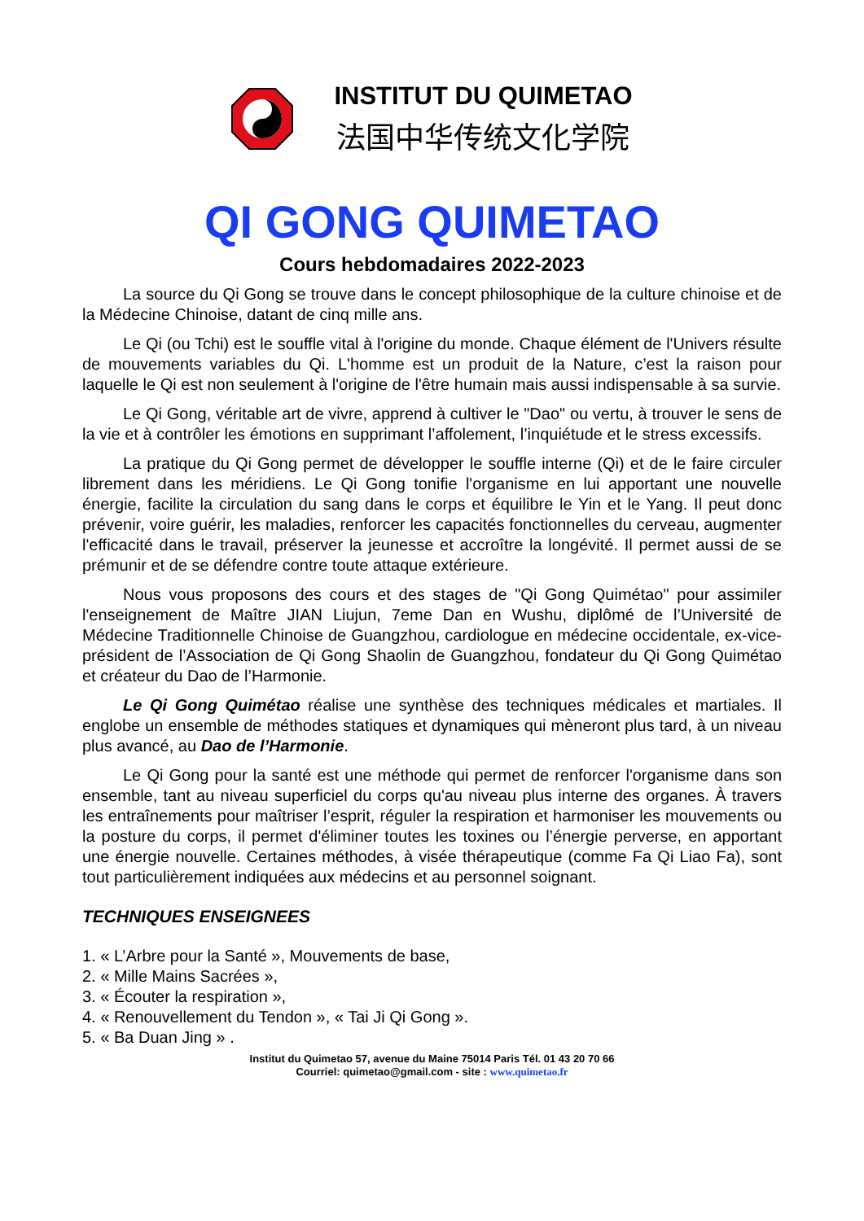INSTITUT DU QUIMETAO
法国中华传统文化学院
QI GONG QUIMETAO
Cours hebdomadaires 2022-2023
La source du Qi Gong se trouve dans le concept philosophique de la culture chinoise et de la Médecine Chinoise, datant de cinq mille ans.
Le Qi (ou Tchi) est le souffle vital à l'origine du monde. Chaque élément de l'Univers résulte de mouvements variables du Qi. L'homme est un produit de la Nature, c’est la raison pour laquelle le Qi est non seulement à l'origine de l'être humain mais aussi indispensable à sa survie.
Le Qi Gong, véritable art de vivre, apprend à cultiver le "Dao" ou vertu, à trouver le sens de la vie et à contrôler les émotions en supprimant l’affolement, l’inquiétude et le stress excessifs.
La pratique du Qi Gong permet de développer le souffle interne (Qi) et de le faire circuler librement dans les méridiens. Le Qi Gong tonifie l'organisme en lui apportant une nouvelle énergie, facilite la circulation du sang dans le corps et équilibre le Yin et le Yang. Il peut donc prévenir, voire guérir, les maladies, renforcer les capacités fonctionnelles du cerveau, augmenter l'efficacité dans le travail, préserver la jeunesse et accroître la longévité. Il permet aussi de se prémunir et de se défendre contre toute attaque extérieure.
Nous vous proposons des cours et des stages de "Qi Gong Quimétao" pour assimiler l'enseignement de Maître JIAN Liujun, 7eme Dan en Wushu, diplômé de l’Université de Médecine Traditionnelle Chinoise de Guangzhou, cardiologue en médecine occidentale, ex-vice-président de l’Association de Qi Gong Shaolin de Guangzhou, fondateur du Qi Gong Quimétao et créateur du Dao de l’Harmonie.
Le Qi Gong Quimétao réalise une synthèse des techniques médicales et martiales. Il englobe un ensemble de méthodes statiques et dynamiques qui mèneront plus tard, à un niveau plus avancé, au Dao de l’Harmonie.
Le Qi Gong pour la santé est une méthode qui permet de renforcer l'organisme dans son ensemble, tant au niveau superficiel du corps qu'au niveau plus interne des organes. À travers les entraînements pour maîtriser l’esprit, réguler la respiration et harmoniser les mouvements ou la posture du corps, il permet d'éliminer toutes les toxines ou l’énergie perverse, en apportant une énergie nouvelle. Certaines méthodes, à visée thérapeutique (comme Fa Qi Liao Fa), sont tout particulièrement indiquées aux médecins et au personnel soignant.
TECHNIQUES ENSEIGNEES
1. « L’Arbre pour la Santé », Mouvements de base,
2. « Mille Mains Sacrées »,
3. « Écouter la respiration »,
4. « Renouvellement du Tendon », « Tai Ji Qi Gong ».
5. « Ba Duan Jing » .
Institut du Quimetao 57, avenue du Maine 75014 Paris Tél. 01 43 20 70 66
Courriel: quimetao@gmail.com - site : www.quimetao.fr